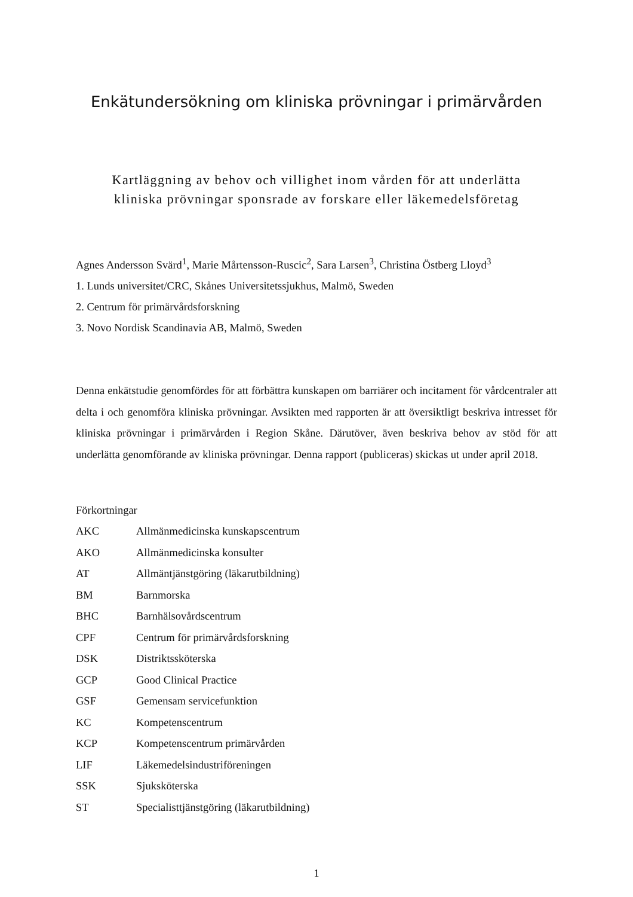Enkätundersökning om kliniska prövningar i primärvården
Kartläggning av behov och villighet inom vården för att underlätta
kliniska prövningar sponsrade av forskare eller läkemedelsföretag
Agnes Andersson Svärd<sup>1</sup>, Marie Mårtensson-Ruscic<sup>2</sup>, Sara Larsen<sup>3</sup>, Christina Östberg Lloyd<sup>3</sup>
1. Lunds universitet/CRC, Skånes Universitetssjukhus, Malmö, Sweden
2. Centrum för primärvårdsforskning
3. Novo Nordisk Scandinavia AB, Malmö, Sweden
Denna enkätstudie genomfördes för att förbättra kunskapen om barriärer och incitament för vårdcentraler att delta i och genomföra kliniska prövningar. Avsikten med rapporten är att översiktligt beskriva intresset för kliniska prövningar i primärvården i Region Skåne. Därutöver, även beskriva behov av stöd för att underlätta genomförande av kliniska prövningar. Denna rapport (publiceras) skickas ut under april 2018.
Förkortningar
| AKC | Allmänmedicinska kunskapscentrum |
| AKO | Allmänmedicinska konsulter |
| AT | Allmäntjänstgöring (läkarutbildning) |
| BM | Barnmorska |
| BHC | Barnhälsovårdscentrum |
| CPF | Centrum för primärvårdsforskning |
| DSK | Distriktssköterska |
| GCP | Good Clinical Practice |
| GSF | Gemensam servicefunktion |
| KC | Kompetenscentrum |
| KCP | Kompetenscentrum primärvården |
| LIF | Läkemedelsindustriföreningen |
| SSK | Sjuksköterska |
| ST | Specialisttjänstgöring (läkarutbildning) |
1